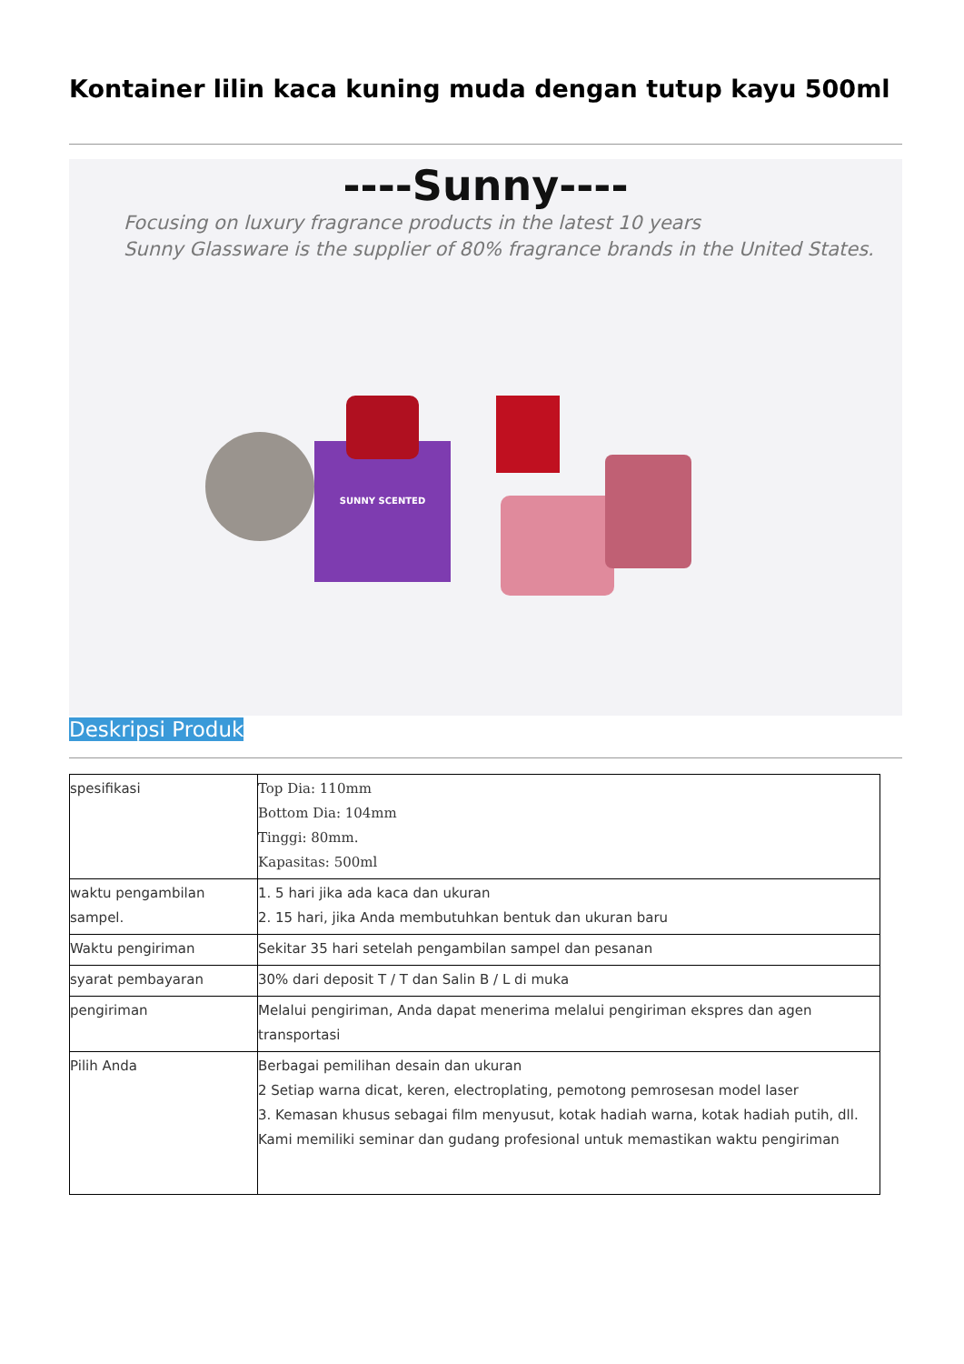Kontainer lilin kaca kuning muda dengan tutup kayu 500ml
----Sunny----
Focusing on luxury fragrance products in the latest 10 years
Sunny Glassware is the supplier of 80% fragrance brands in the United States.
SUNNY SCENTED
Deskripsi Produk
| spesifikasi | Top Dia: 110mm Bottom Dia: 104mm Tinggi: 80mm. Kapasitas: 500ml |
| waktu pengambilan sampel. | 1. 5 hari jika ada kaca dan ukuran 2. 15 hari, jika Anda membutuhkan bentuk dan ukuran baru |
| Waktu pengiriman | Sekitar 35 hari setelah pengambilan sampel dan pesanan |
| syarat pembayaran | 30% dari deposit T / T dan Salin B / L di muka |
| pengiriman | Melalui pengiriman, Anda dapat menerima melalui pengiriman ekspres dan agen transportasi |
| Pilih Anda | Berbagai pemilihan desain dan ukuran 2 Setiap warna dicat, keren, electroplating, pemotong pemrosesan model laser 3. Kemasan khusus sebagai film menyusut, kotak hadiah warna, kotak hadiah putih, dll. Kami memiliki seminar dan gudang profesional untuk memastikan waktu pengiriman |